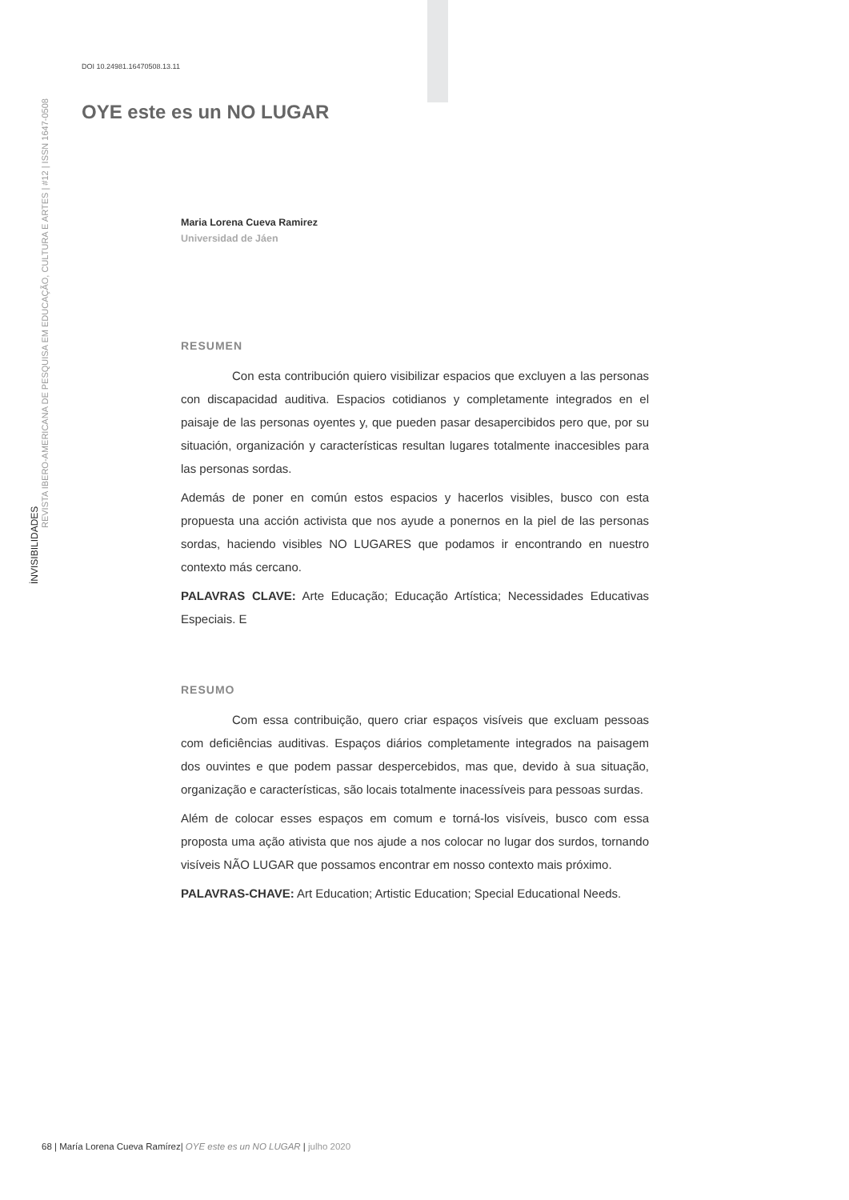İNVISIBILIDADES
REVISTA IBERO-AMERICANA DE PESQUISA EM EDUCAÇÃO, CULTURA E ARTES | #12 | ISSN 1647-0508
DOI 10.24981.16470508.13.11
OYE este es un NO LUGAR
Maria Lorena Cueva Ramirez
Universidad de Jáen
RESUMEN
Con esta contribución quiero visibilizar espacios que excluyen a las personas con discapacidad auditiva. Espacios cotidianos y completamente integrados en el paisaje de las personas oyentes y, que pueden pasar desapercibidos pero que, por su situación, organización y características resultan lugares totalmente inaccesibles para las personas sordas.
Además de poner en común estos espacios y hacerlos visibles, busco con esta propuesta una acción activista que nos ayude a ponernos en la piel de las personas sordas, haciendo visibles NO LUGARES que podamos ir encontrando en nuestro contexto más cercano.
PALAVRAS CLAVE: Arte Educação; Educação Artística; Necessidades Educativas Especiais. E
RESUMO
Com essa contribuição, quero criar espaços visíveis que excluam pessoas com deficiências auditivas. Espaços diários completamente integrados na paisagem dos ouvintes e que podem passar despercebidos, mas que, devido à sua situação, organização e características, são locais totalmente inacessíveis para pessoas surdas.
Além de colocar esses espaços em comum e torná-los visíveis, busco com essa proposta uma ação ativista que nos ajude a nos colocar no lugar dos surdos, tornando visíveis NÃO LUGAR que possamos encontrar em nosso contexto mais próximo.
PALAVRAS-CHAVE: Art Education; Artistic Education; Special Educational Needs.
68 | María Lorena Cueva Ramírez| OYE este es un NO LUGAR | julho 2020